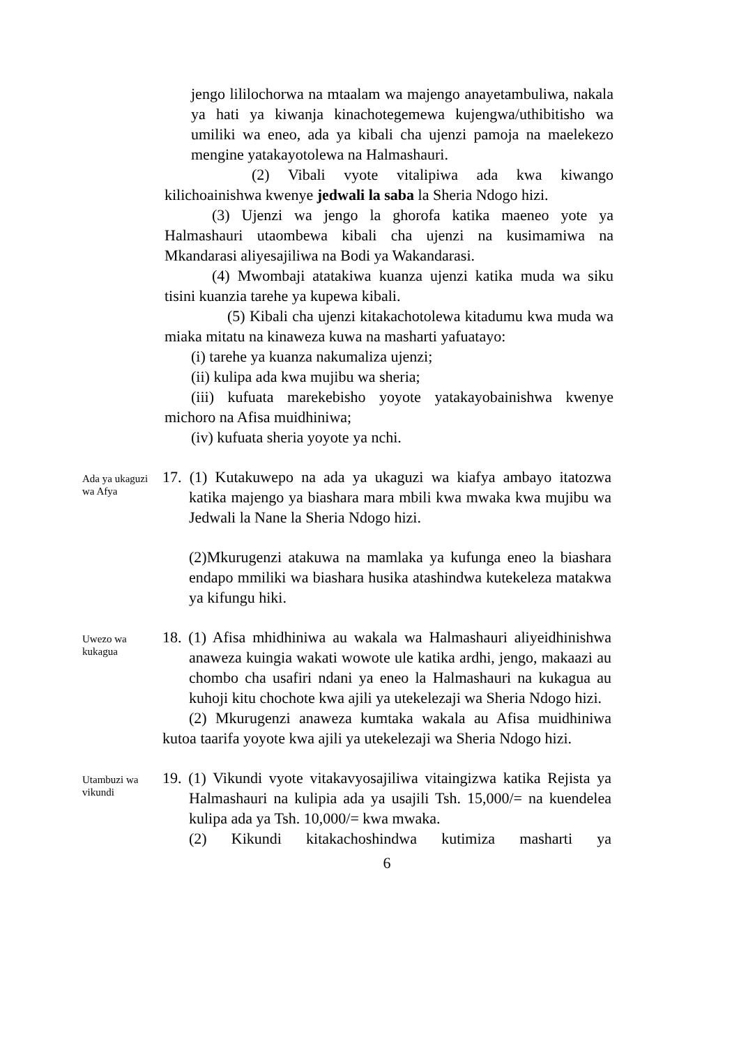jengo lililochorwa na mtaalam wa majengo anayetambuliwa, nakala ya hati ya kiwanja kinachotegemewa kujengwa/uthibitisho wa umiliki wa eneo, ada ya kibali cha ujenzi pamoja na maelekezo mengine yatakayotolewa na Halmashauri.
(2) Vibali vyote vitalipiwa ada kwa kiwango kilichoainishwa kwenye jedwali la saba la Sheria Ndogo hizi.
(3) Ujenzi wa jengo la ghorofa katika maeneo yote ya Halmashauri utaombewa kibali cha ujenzi na kusimamiwa na Mkandarasi aliyesajiliwa na Bodi ya Wakandarasi.
(4) Mwombaji atatakiwa kuanza ujenzi katika muda wa siku tisini kuanzia tarehe ya kupewa kibali.
(5) Kibali cha ujenzi kitakachotolewa kitadumu kwa muda wa miaka mitatu na kinaweza kuwa na masharti yafuatayo:
(i) tarehe ya kuanza nakumaliza ujenzi;
(ii) kulipa ada kwa mujibu wa sheria;
(iii) kufuata marekebisho yoyote yatakayobainishwa kwenye michoro na Afisa muidhiniwa;
(iv) kufuata sheria yoyote ya nchi.
Ada ya ukaguzi wa Afya
17. (1) Kutakuwepo na ada ya ukaguzi wa kiafya ambayo itatozwa katika majengo ya biashara mara mbili kwa mwaka kwa mujibu wa Jedwali la Nane la Sheria Ndogo hizi.
(2)Mkurugenzi atakuwa na mamlaka ya kufunga eneo la biashara endapo mmiliki wa biashara husika atashindwa kutekeleza matakwa ya kifungu hiki.
Uwezo wa kukagua
18. (1) Afisa mhidhiniwa au wakala wa Halmashauri aliyeidhinishwa anaweza kuingia wakati wowote ule katika ardhi, jengo, makaazi au chombo cha usafiri ndani ya eneo la Halmashauri na kukagua au kuhoji kitu chochote kwa ajili ya utekelezaji wa Sheria Ndogo hizi.
(2) Mkurugenzi anaweza kumtaka wakala au Afisa muidhiniwa kutoa taarifa yoyote kwa ajili ya utekelezaji wa Sheria Ndogo hizi.
Utambuzi wa vikundi
19. (1) Vikundi vyote vitakavyosajiliwa vitaingizwa katika Rejista ya Halmashauri na kulipia ada ya usajili Tsh. 15,000/= na kuendelea kulipa ada ya Tsh. 10,000/= kwa mwaka.
(2) Kikundi kitakachoshindwa kutimiza masharti ya
6